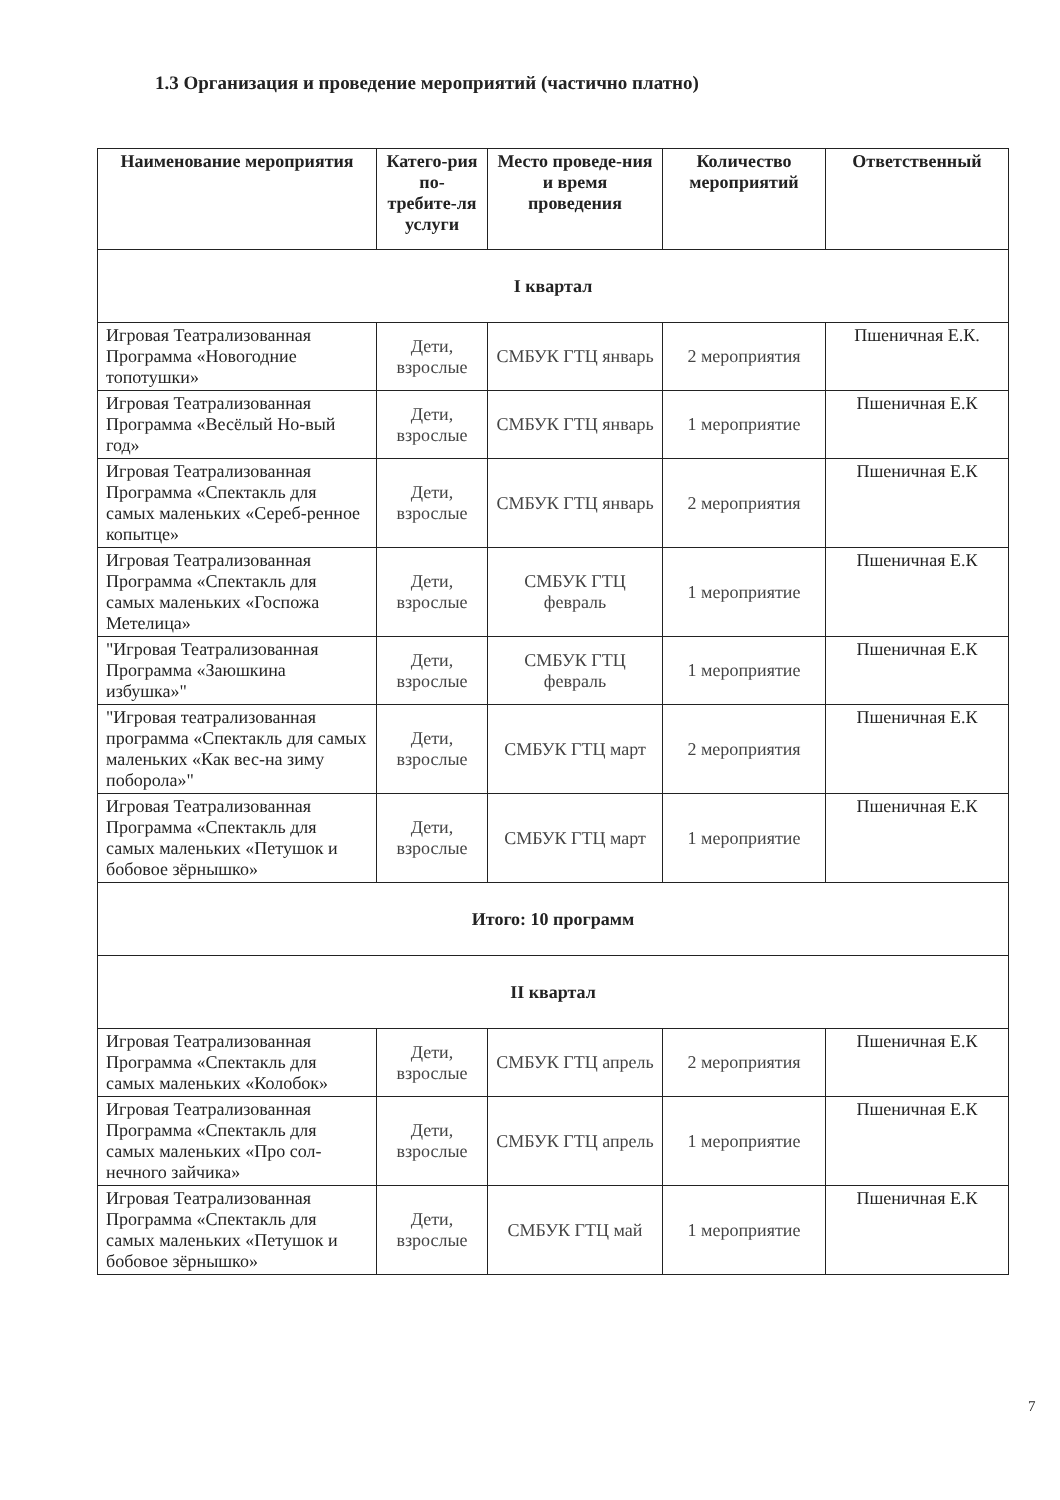1.3 Организация и проведение мероприятий (частично платно)
| Наименование мероприятия | Катего-рия по-требите-ля услуги | Место проведе-ния и время проведения | Количество мероприятий | Ответственный |
| --- | --- | --- | --- | --- |
| I квартал | | | | |
| Игровая Театрализованная Программа «Новогодние топотушки» | Дети, взрослые | СМБУК ГТЦ январь | 2 мероприятия | Пшеничная Е.К. |
| Игровая Театрализованная Программа «Весёлый Но-вый год» | Дети, взрослые | СМБУК ГТЦ январь | 1 мероприятие | Пшеничная Е.К |
| Игровая Театрализованная Программа «Спектакль для самых маленьких «Сереб-ренное копытце» | Дети, взрослые | СМБУК ГТЦ январь | 2 мероприятия | Пшеничная Е.К |
| Игровая Театрализованная Программа «Спектакль для самых маленьких «Госпожа Метелица» | Дети, взрослые | СМБУК ГТЦ февраль | 1 мероприятие | Пшеничная Е.К |
| "Игровая Театрализованная Программа «Заюшкина избушка»" | Дети, взрослые | СМБУК ГТЦ февраль | 1 мероприятие | Пшеничная Е.К |
| "Игровая театрализованная программа «Спектакль для самых маленьких «Как вес-на зиму поборола»" | Дети, взрослые | СМБУК ГТЦ март | 2 мероприятия | Пшеничная Е.К |
| Игровая Театрализованная Программа «Спектакль для самых маленьких «Петушок и бобовое зёрнышко» | Дети, взрослые | СМБУК ГТЦ март | 1 мероприятие | Пшеничная Е.К |
| Итого: 10 программ | | | | |
| II квартал | | | | |
| Игровая Театрализованная Программа «Спектакль для самых маленьких «Колобок» | Дети, взрослые | СМБУК ГТЦ апрель | 2 мероприятия | Пшеничная Е.К |
| Игровая Театрализованная Программа «Спектакль для самых маленьких «Про сол-нечного зайчика» | Дети, взрослые | СМБУК ГТЦ апрель | 1 мероприятие | Пшеничная Е.К |
| Игровая Театрализованная Программа «Спектакль для самых маленьких «Петушок и бобовое зёрнышко» | Дети, взрослые | СМБУК ГТЦ май | 1 мероприятие | Пшеничная Е.К |
7